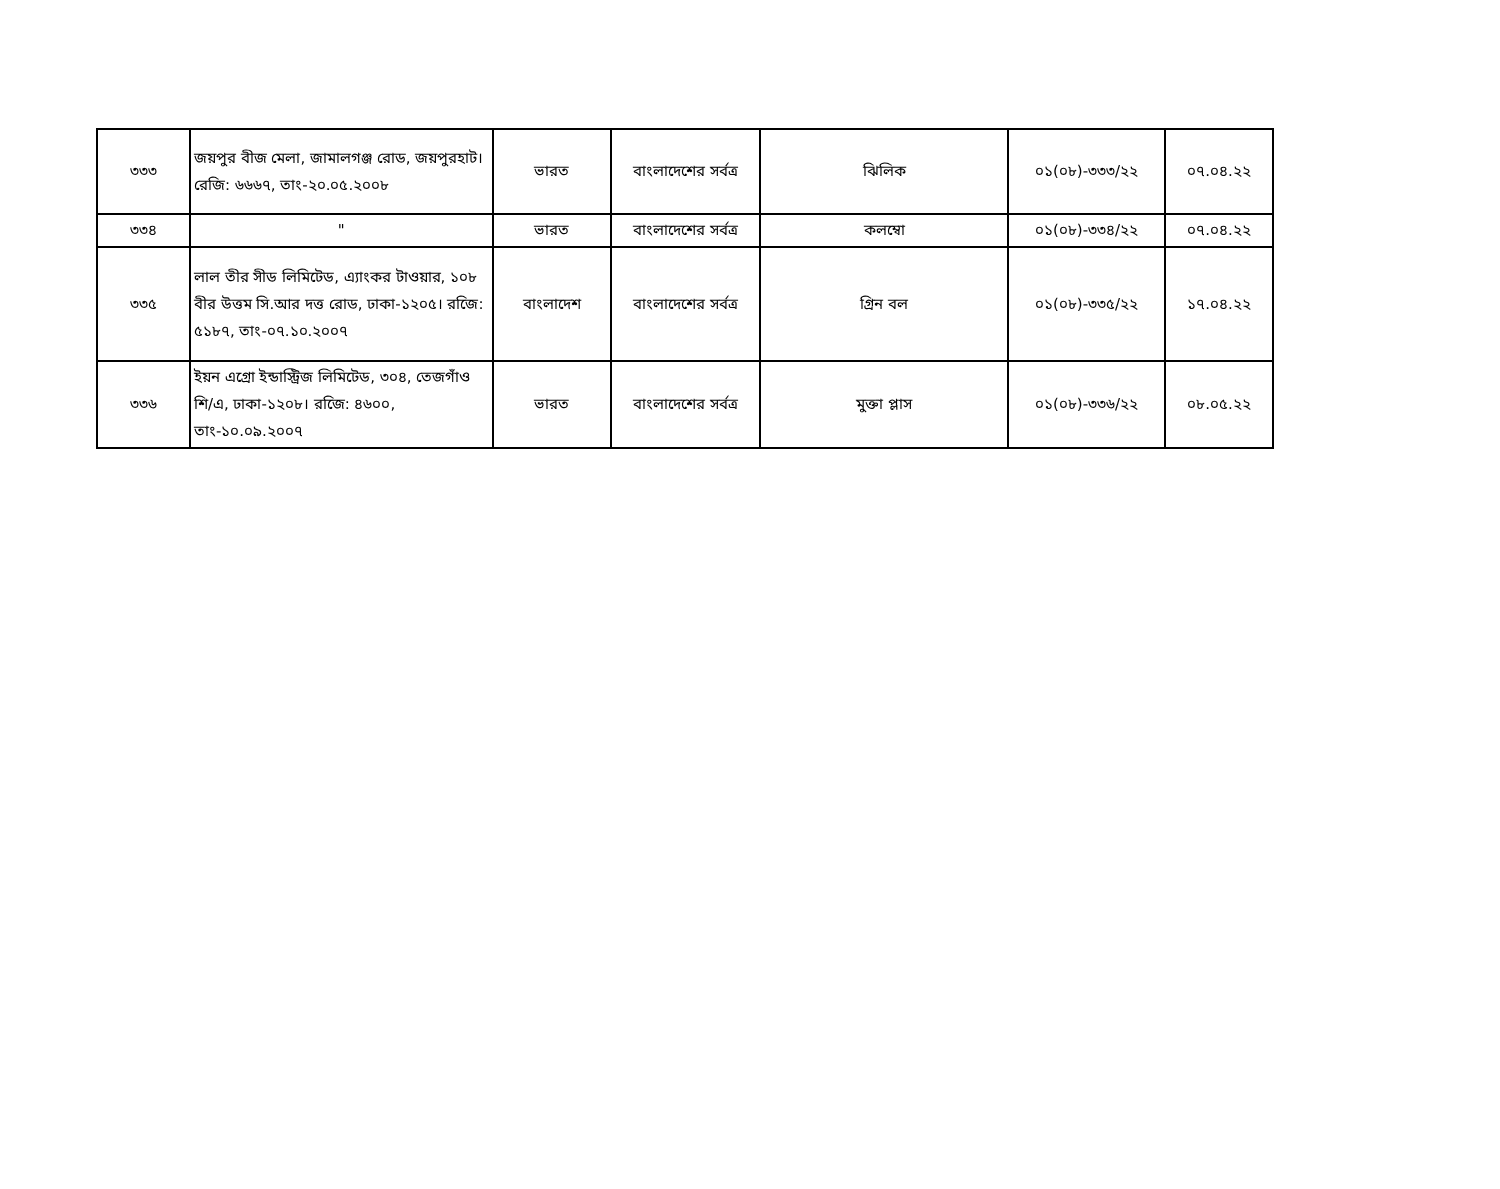| ৩৩৩ | জয়পুর বীজ মেলা, জামালগঞ্জ রোড, জয়পুরহাট। রেজি: ৬৬৬৭, তাং-২০.০৫.২০০৮ | ভারত | বাংলাদেশের সর্বত্র | ঝিলিক | ০১(০৮)-৩৩৩/২২ | ০৭.০৪.২২ |
| ৩৩৪ | " | ভারত | বাংলাদেশের সর্বত্র | কলম্বো | ০১(০৮)-৩৩৪/২২ | ০৭.০৪.২২ |
| ৩৩৫ | লাল তীর সীড লিমিটেড, এ্যাংকর টাওয়ার, ১০৮ বীর উত্তম সি.আর দত্ত রোড, ঢাকা-১২০৫। রজেি: ৫১৮৭, তাং-০৭.১০.২০০৭ | বাংলাদেশ | বাংলাদেশের সর্বত্র | গ্রিন বল | ০১(০৮)-৩৩৫/২২ | ১৭.০৪.২২ |
| ৩৩৬ | ইয়ন এগ্রো ইন্ডাস্ট্রিজ লিমিটেড, ৩০৪, তেজগাঁও শি/এ, ঢাকা-১২০৮। রজেি: ৪৬০০, তাং-১০.০৯.২০০৭ | ভারত | বাংলাদেশের সর্বত্র | মুক্তা প্লাস | ০১(০৮)-৩৩৬/২২ | ০৮.০৫.২২ |